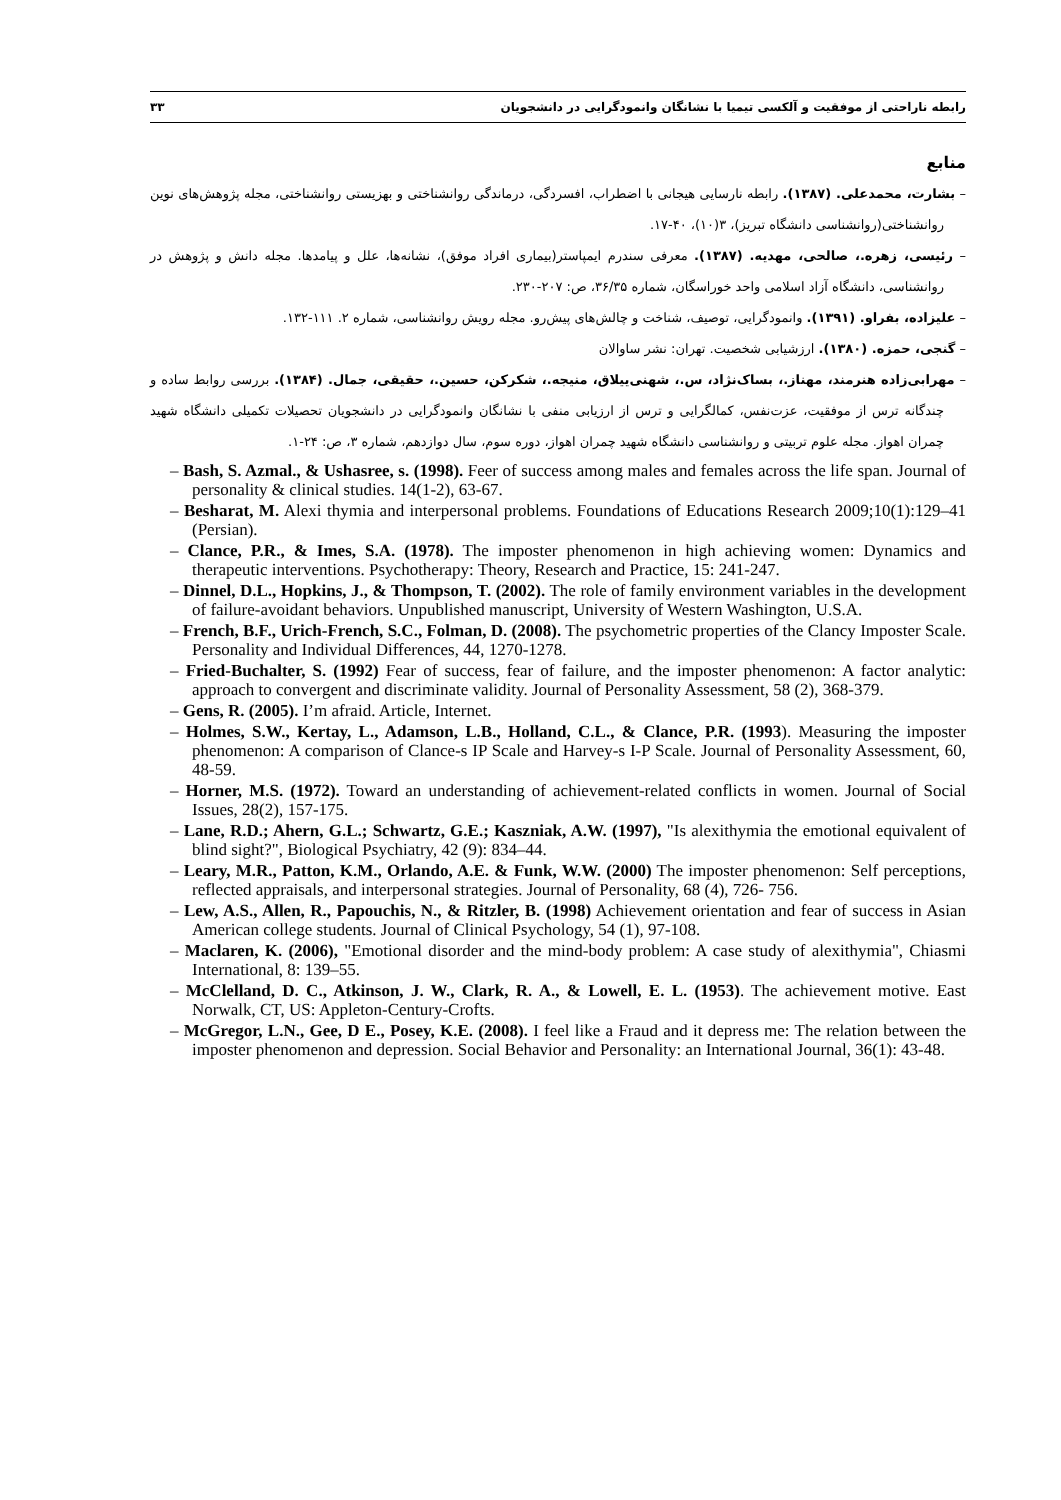رابطه ناراحتی از موفقیت و آلکسی تیمیا با نشانگان وانمودگرایی در دانشجویان ۳۳
منابع
– بشارت، محمدعلی. (۱۳۸۷). رابطه نارسایی هیجانی با اضطراب، افسردگی، درماندگی روانشناختی و بهزیستی روانشناختی، مجله پژوهش‌های نوین روانشناختی(روانشناسی دانشگاه تبریز)، ۳(۱۰)، ۴۰-۱۷.
– رئیسی، زهره.، صالحی، مهدیه. (۱۳۸۷). معرفی سندرم ایمپاستر(بیماری افراد موفق)، نشانه‌ها، علل و پیامدها. مجله دانش و پژوهش در روانشناسی، دانشگاه آزاد اسلامی واحد خوراسگان، شماره ۳۶/۳۵، ص: ۲۰۷-۲۳۰.
– علیزاده، بفراو. (۱۳۹۱). وانمودگرایی، توصیف، شناخت و چالش‌های پیش‌رو. مجله رویش روانشناسی، شماره ۲. ۱۱۱-۱۳۲.
– گنجی، حمزه. (۱۳۸۰). ارزشیابی شخصیت. تهران: نشر ساوالان
– مهرابی‌زاده هنرمند، مهناز.، بساک‌نژاد، س.، شهنی‌ییلاق، منیجه.، شکرکن، حسین.، حقیقی، جمال. (۱۳۸۴). بررسی روابط ساده و چندگانه ترس از موفقیت، عزت‌نفس، کمالگرایی و ترس از ارزیابی منفی با نشانگان وانمودگرایی در دانشجویان تحصیلات تکمیلی دانشگاه شهید چمران اهواز. مجله علوم تربیتی و روانشناسی دانشگاه شهید چمران اهواز، دوره سوم، سال دوازدهم، شماره ۳، ص: ۲۴-۱.
– Bash, S. Azmal., & Ushasree, s. (1998). Feer of success among males and females across the life span. Journal of personality & clinical studies. 14(1-2), 63-67.
– Besharat, M. Alexi thymia and interpersonal problems. Foundations of Educations Research 2009;10(1):129–41 (Persian).
– Clance, P.R., & Imes, S.A. (1978). The imposter phenomenon in high achieving women: Dynamics and therapeutic interventions. Psychotherapy: Theory, Research and Practice, 15: 241-247.
– Dinnel, D.L., Hopkins, J., & Thompson, T. (2002). The role of family environment variables in the development of failure-avoidant behaviors. Unpublished manuscript, University of Western Washington, U.S.A.
– French, B.F., Urich-French, S.C., Folman, D. (2008). The psychometric properties of the Clancy Imposter Scale. Personality and Individual Differences, 44, 1270-1278.
– Fried-Buchalter, S. (1992) Fear of success, fear of failure, and the imposter phenomenon: A factor analytic: approach to convergent and discriminate validity. Journal of Personality Assessment, 58 (2), 368-379.
– Gens, R. (2005). I’m afraid. Article, Internet.
– Holmes, S.W., Kertay, L., Adamson, L.B., Holland, C.L., & Clance, P.R. (1993). Measuring the imposter phenomenon: A comparison of Clance-s IP Scale and Harvey-s I-P Scale. Journal of Personality Assessment, 60, 48-59.
– Horner, M.S. (1972). Toward an understanding of achievement-related conflicts in women. Journal of Social Issues, 28(2), 157-175.
– Lane, R.D.; Ahern, G.L.; Schwartz, G.E.; Kaszniak, A.W. (1997), "Is alexithymia the emotional equivalent of blind sight?", Biological Psychiatry, 42 (9): 834–44.
– Leary, M.R., Patton, K.M., Orlando, A.E. & Funk, W.W. (2000) The imposter phenomenon: Self perceptions, reflected appraisals, and interpersonal strategies. Journal of Personality, 68 (4), 726- 756.
– Lew, A.S., Allen, R., Papouchis, N., & Ritzler, B. (1998) Achievement orientation and fear of success in Asian American college students. Journal of Clinical Psychology, 54 (1), 97-108.
– Maclaren, K. (2006), "Emotional disorder and the mind-body problem: A case study of alexithymia", Chiasmi International, 8: 139–55.
– McClelland, D. C., Atkinson, J. W., Clark, R. A., & Lowell, E. L. (1953). The achievement motive. East Norwalk, CT, US: Appleton-Century-Crofts.
– McGregor, L.N., Gee, D E., Posey, K.E. (2008). I feel like a Fraud and it depress me: The relation between the imposter phenomenon and depression. Social Behavior and Personality: an International Journal, 36(1): 43-48.